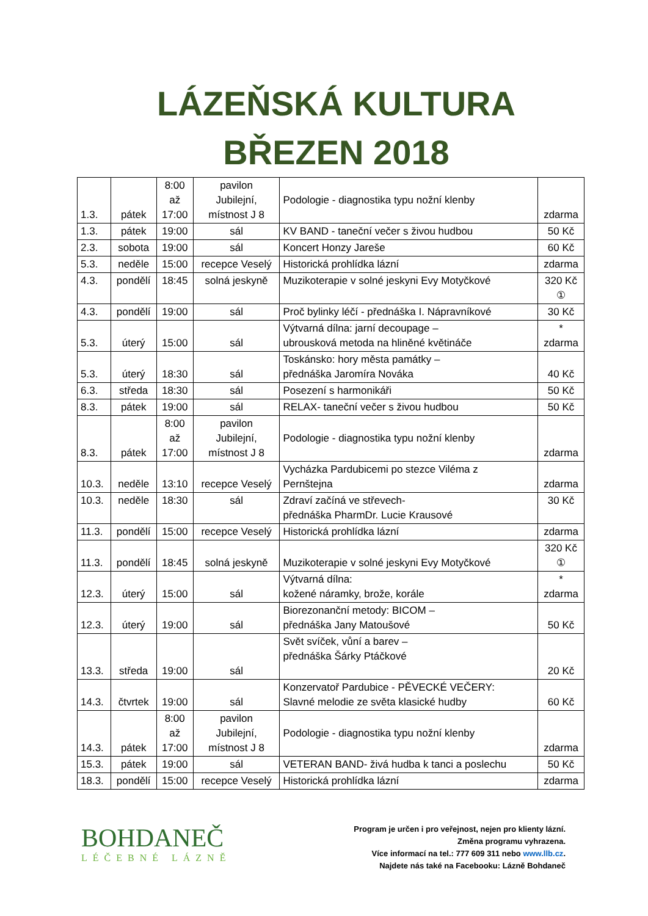LÁZEŇSKÁ KULTURA
BŘEZEN 2018
| 1.3. | pátek | 8:00 až 17:00 | pavilon Jubilejní, místnost J 8 | Podologie - diagnostika typu nožní klenby | zdarma |
| 1.3. | pátek | 19:00 | sál | KV BAND - taneční večer s živou hudbou | 50 Kč |
| 2.3. | sobota | 19:00 | sál | Koncert Honzy Jareše | 60 Kč |
| 5.3. | neděle | 15:00 | recepce Veselý | Historická prohlídka lázní | zdarma |
| 4.3. | pondělí | 18:45 | solná jeskyně | Muzikoterapie v solné jeskyni Evy Motyčkové | 320 Kč ① |
| 4.3. | pondělí | 19:00 | sál | Proč bylinky léčí - přednáška I. Nápravníkové | 30 Kč |
| 5.3. | úterý | 15:00 | sál | Výtvarná dílna: jarní decoupage – ubrousková metoda na hliněné květináče | * zdarma |
| 5.3. | úterý | 18:30 | sál | Toskánsko: hory města památky – přednáška Jaromíra Nováka | 40 Kč |
| 6.3. | středa | 18:30 | sál | Posezení s harmonikáři | 50 Kč |
| 8.3. | pátek | 19:00 | sál | RELAX- taneční večer s živou hudbou | 50 Kč |
| 8.3. | pátek | 8:00 až 17:00 | pavilon Jubilejní, místnost J 8 | Podologie - diagnostika typu nožní klenby | zdarma |
| 10.3. | neděle | 13:10 | recepce Veselý | Vycházka Pardubicemi po stezce Viléma z Pernštejna | zdarma |
| 10.3. | neděle | 18:30 | sál | Zdraví začíná ve střevech- přednáška PharmDr. Lucie Krausové | 30 Kč |
| 11.3. | pondělí | 15:00 | recepce Veselý | Historická prohlídka lázní | zdarma |
| 11.3. | pondělí | 18:45 | solná jeskyně | Muzikoterapie v solné jeskyni Evy Motyčkové | 320 Kč ① |
| 12.3. | úterý | 15:00 | sál | Výtvarná dílna: kožené náramky, brože, korále | * zdarma |
| 12.3. | úterý | 19:00 | sál | Biorezonanční metody: BICOM – přednáška Jany Matoušové | 50 Kč |
| 13.3. | středa | 19:00 | sál | Svět svíček, vůní a barev – přednáška Šárky Ptáčkové | 20 Kč |
| 14.3. | čtvrtek | 19:00 | sál | Konzervatoř Pardubice - PĚVECKÉ VEČERY: Slavné melodie ze světa klasické hudby | 60 Kč |
| 14.3. | pátek | 8:00 až 17:00 | pavilon Jubilejní, místnost J 8 | Podologie - diagnostika typu nožní klenby | zdarma |
| 15.3. | pátek | 19:00 | sál | VETERAN BAND- živá hudba k tanci a poslechu | 50 Kč |
| 18.3. | pondělí | 15:00 | recepce Veselý | Historická prohlídka lázní | zdarma |
BOHDANEČ
LÉČEBNÉ LÁZNĚ
Program je určen i pro veřejnost, nejen pro klienty lázní.
Změna programu vyhrazena.
Více informací na tel.: 777 609 311 nebo www.llb.cz.
Najdete nás také na Facebooku: Lázně Bohdaneč